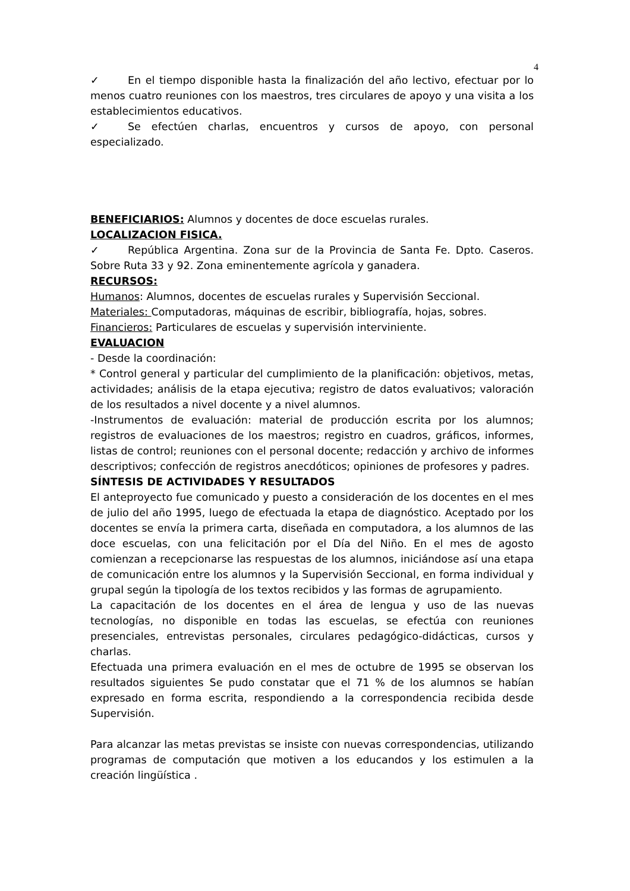4
✓ En el tiempo disponible hasta la finalización del año lectivo, efectuar por lo menos cuatro reuniones con los maestros, tres circulares de apoyo y una visita a los establecimientos educativos.
✓ Se efectúen charlas, encuentros y cursos de apoyo, con personal especializado.
BENEFICIARIOS: Alumnos y docentes de doce escuelas rurales.
LOCALIZACION FISICA.
✓ República Argentina. Zona sur de la Provincia de Santa Fe. Dpto. Caseros. Sobre Ruta 33 y 92. Zona eminentemente agrícola y ganadera.
RECURSOS:
Humanos: Alumnos, docentes de escuelas rurales y Supervisión Seccional.
Materiales: Computadoras, máquinas de escribir, bibliografía, hojas, sobres.
Financieros: Particulares de escuelas y supervisión interviniente.
EVALUACION
- Desde la coordinación:
* Control general y particular del cumplimiento de la planificación: objetivos, metas, actividades; análisis de la etapa ejecutiva; registro de datos evaluativos; valoración de los resultados a nivel docente y a nivel alumnos.
-Instrumentos de evaluación: material de producción escrita por los alumnos; registros de evaluaciones de los maestros; registro en cuadros, gráficos, informes, listas de control; reuniones con el personal docente; redacción y archivo de informes descriptivos; confección de registros anecdóticos; opiniones de profesores y padres.
SÍNTESIS DE ACTIVIDADES Y RESULTADOS
El anteproyecto fue comunicado y puesto a consideración de los docentes en el mes de julio del año 1995, luego de efectuada la etapa de diagnóstico. Aceptado por los docentes se envía la primera carta, diseñada en computadora, a los alumnos de las doce escuelas, con una felicitación por el Día del Niño. En el mes de agosto comienzan a recepcionarse las respuestas de los alumnos, iniciándose así una etapa de comunicación entre los alumnos y la Supervisión Seccional, en forma individual y grupal según la tipología de los textos recibidos y las formas de agrupamiento.
La capacitación de los docentes en el área de lengua y uso de las nuevas tecnologías, no disponible en todas las escuelas, se efectúa con reuniones presenciales, entrevistas personales, circulares pedagógico-didácticas, cursos y charlas.
Efectuada una primera evaluación en el mes de octubre de 1995 se observan los resultados siguientes Se pudo constatar que el 71 % de los alumnos se habían expresado en forma escrita, respondiendo a la correspondencia recibida desde Supervisión.
Para alcanzar las metas previstas se insiste con nuevas correspondencias, utilizando programas de computación que motiven a los educandos y los estimulen a la creación lingüística .